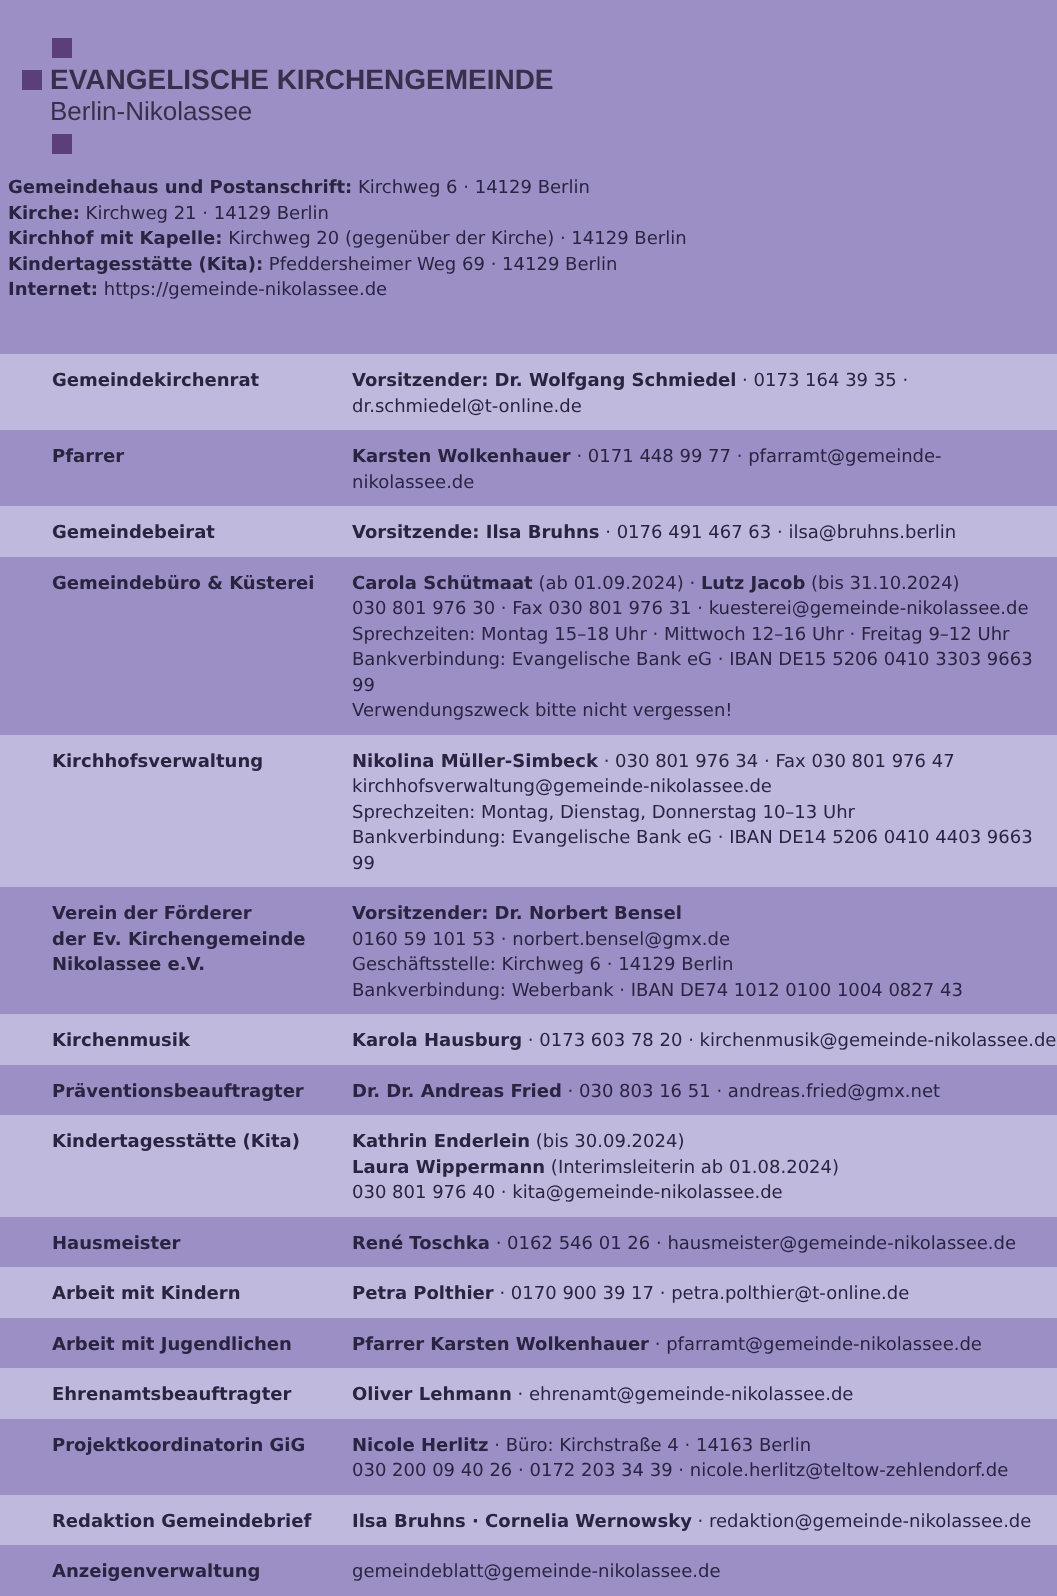EVANGELISCHE KIRCHENGEMEINDE
Berlin-Nikolassee
Gemeindehaus und Postanschrift: Kirchweg 6 · 14129 Berlin
Kirche: Kirchweg 21 · 14129 Berlin
Kirchhof mit Kapelle: Kirchweg 20 (gegenüber der Kirche) · 14129 Berlin
Kindertagesstätte (Kita): Pfeddersheimer Weg 69 · 14129 Berlin
Internet: https://gemeinde-nikolassee.de
| Gemeindekirchenrat | Vorsitzender: Dr. Wolfgang Schmiedel · 0173 164 39 35 · dr.schmiedel@t-online.de |
| Pfarrer | Karsten Wolkenhauer · 0171 448 99 77 · pfarramt@gemeinde-nikolassee.de |
| Gemeindebeirat | Vorsitzende: Ilsa Bruhns · 0176 491 467 63 · ilsa@bruhns.berlin |
| Gemeindebüro & Küsterei | Carola Schütmaat (ab 01.09.2024) · Lutz Jacob (bis 31.10.2024) 030 801 976 30 · Fax 030 801 976 31 · kuesterei@gemeinde-nikolassee.de Sprechzeiten: Montag 15–18 Uhr · Mittwoch 12–16 Uhr · Freitag 9–12 Uhr Bankverbindung: Evangelische Bank eG · IBAN DE15 5206 0410 3303 9663 99 Verwendungszweck bitte nicht vergessen! |
| Kirchhofsverwaltung | Nikolina Müller-Simbeck · 030 801 976 34 · Fax 030 801 976 47 kirchhofsverwaltung@gemeinde-nikolassee.de Sprechzeiten: Montag, Dienstag, Donnerstag 10–13 Uhr Bankverbindung: Evangelische Bank eG · IBAN DE14 5206 0410 4403 9663 99 |
| Verein der Förderer der Ev. Kirchengemeinde Nikolassee e.V. | Vorsitzender: Dr. Norbert Bensel 0160 59 101 53 · norbert.bensel@gmx.de Geschäftsstelle: Kirchweg 6 · 14129 Berlin Bankverbindung: Weberbank · IBAN DE74 1012 0100 1004 0827 43 |
| Kirchenmusik | Karola Hausburg · 0173 603 78 20 · kirchenmusik@gemeinde-nikolassee.de |
| Präventionsbeauftragter | Dr. Dr. Andreas Fried · 030 803 16 51 · andreas.fried@gmx.net |
| Kindertagesstätte (Kita) | Kathrin Enderlein (bis 30.09.2024) Laura Wippermann (Interimsleiterin ab 01.08.2024) 030 801 976 40 · kita@gemeinde-nikolassee.de |
| Hausmeister | René Toschka · 0162 546 01 26 · hausmeister@gemeinde-nikolassee.de |
| Arbeit mit Kindern | Petra Polthier · 0170 900 39 17 · petra.polthier@t-online.de |
| Arbeit mit Jugendlichen | Pfarrer Karsten Wolkenhauer · pfarramt@gemeinde-nikolassee.de |
| Ehrenamtsbeauftragter | Oliver Lehmann · ehrenamt@gemeinde-nikolassee.de |
| Projektkoordinatorin GiG | Nicole Herlitz · Büro: Kirchstraße 4 · 14163 Berlin 030 200 09 40 26 · 0172 203 34 39 · nicole.herlitz@teltow-zehlendorf.de |
| Redaktion Gemeindebrief | Ilsa Bruhns · Cornelia Wernowsky · redaktion@gemeinde-nikolassee.de |
| Anzeigenverwaltung | gemeindeblatt@gemeinde-nikolassee.de |